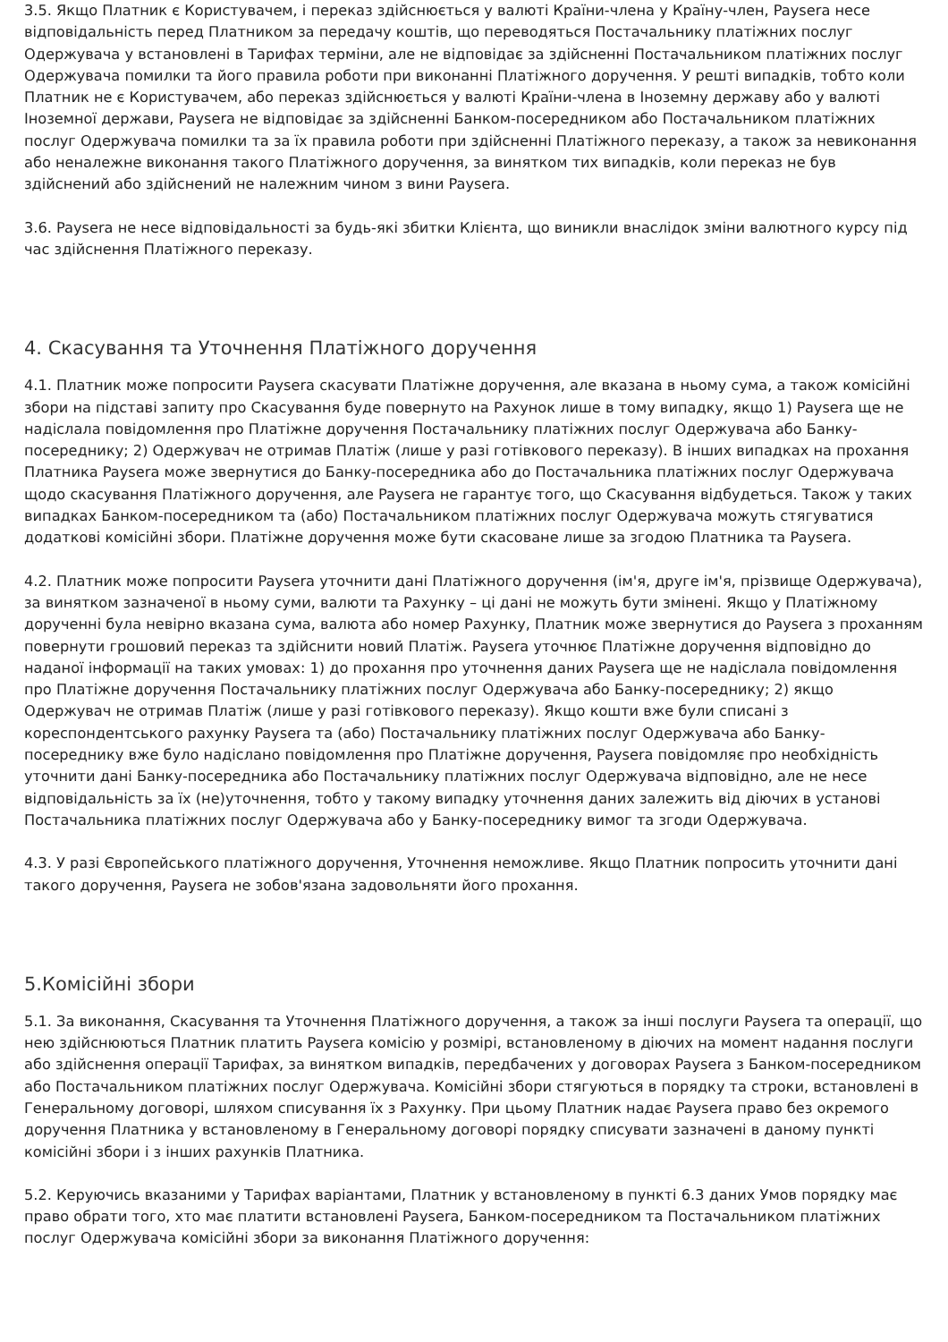3.5. Якщо Платник є Користувачем, і переказ здійснюється у валюті Країни-члена у Країну-член, Paysera несе відповідальність перед Платником за передачу коштів, що переводяться Постачальнику платіжних послуг Одержувача у встановлені в Тарифах терміни, але не відповідає за здійсненні Постачальником платіжних послуг Одержувача помилки та його правила роботи при виконанні Платіжного доручення. У решті випадків, тобто коли Платник не є Користувачем, або переказ здійснюється у валюті Країни-члена в Іноземну державу або у валюті Іноземної держави, Paysera не відповідає за здійсненні Банком-посередником або Постачальником платіжних послуг Одержувача помилки та за їх правила роботи при здійсненні Платіжного переказу, а також за невиконання або неналежне виконання такого Платіжного доручення, за винятком тих випадків, коли переказ не був здійснений або здійснений не належним чином з вини Paysera.
3.6. Paysera не несе відповідальності за будь-які збитки Клієнта, що виникли внаслідок зміни валютного курсу під час здійснення Платіжного переказу.
4. Скасування та Уточнення Платіжного доручення
4.1. Платник може попросити Paysera скасувати Платіжне доручення, але вказана в ньому сума, а також комісійні збори на підставі запиту про Скасування буде повернуто на Рахунок лише в тому випадку, якщо 1) Paysera ще не надіслала повідомлення про Платіжне доручення Постачальнику платіжних послуг Одержувача або Банку-посереднику; 2) Одержувач не отримав Платіж (лише у разі готівкового переказу). В інших випадках на прохання Платника Paysera може звернутися до Банку-посередника або до Постачальника платіжних послуг Одержувача щодо скасування Платіжного доручення, але Paysera не гарантує того, що Скасування відбудеться. Також у таких випадках Банком-посередником та (або) Постачальником платіжних послуг Одержувача можуть стягуватися додаткові комісійні збори. Платіжне доручення може бути скасоване лише за згодою Платника та Paysera.
4.2. Платник може попросити Paysera уточнити дані Платіжного доручення (ім'я, друге ім'я, прізвище Одержувача), за винятком зазначеної в ньому суми, валюти та Рахунку – ці дані не можуть бути змінені. Якщо у Платіжному дорученні була невірно вказана сума, валюта або номер Рахунку, Платник може звернутися до Paysera з проханням повернути грошовий переказ та здійснити новий Платіж. Paysera уточнює Платіжне доручення відповідно до наданої інформації на таких умовах: 1) до прохання про уточнення даних Paysera ще не надіслала повідомлення про Платіжне доручення Постачальнику платіжних послуг Одержувача або Банку-посереднику; 2) якщо Одержувач не отримав Платіж (лише у разі готівкового переказу). Якщо кошти вже були списані з кореспондентського рахунку Paysera та (або) Постачальнику платіжних послуг Одержувача або Банку-посереднику вже було надіслано повідомлення про Платіжне доручення, Paysera повідомляє про необхідність уточнити дані Банку-посередника або Постачальнику платіжних послуг Одержувача відповідно, але не несе відповідальність за їх (не)уточнення, тобто у такому випадку уточнення даних залежить від діючих в установі Постачальника платіжних послуг Одержувача або у Банку-посереднику вимог та згоди Одержувача.
4.3. У разі Європейського платіжного доручення, Уточнення неможливе. Якщо Платник попросить уточнити дані такого доручення, Paysera не зобов'язана задовольняти його прохання.
5.Комісійні збори
5.1. За виконання, Скасування та Уточнення Платіжного доручення, а також за інші послуги Paysera та операції, що нею здійснюються Платник платить Paysera комісію у розмірі, встановленому в діючих на момент надання послуги або здійснення операції Тарифах, за винятком випадків, передбачених у договорах Paysera з Банком-посередником або Постачальником платіжних послуг Одержувача. Комісійні збори стягуються в порядку та строки, встановлені в Генеральному договорі, шляхом списування їх з Рахунку. При цьому Платник надає Paysera право без окремого доручення Платника у встановленому в Генеральному договорі порядку списувати зазначені в даному пункті комісійні збори і з інших рахунків Платника.
5.2. Керуючись вказаними у Тарифах варіантами, Платник у встановленому в пункті 6.3 даних Умов порядку має право обрати того, хто має платити встановлені Paysera, Банком-посередником та Постачальником платіжних послуг Одержувача комісійні збори за виконання Платіжного доручення: